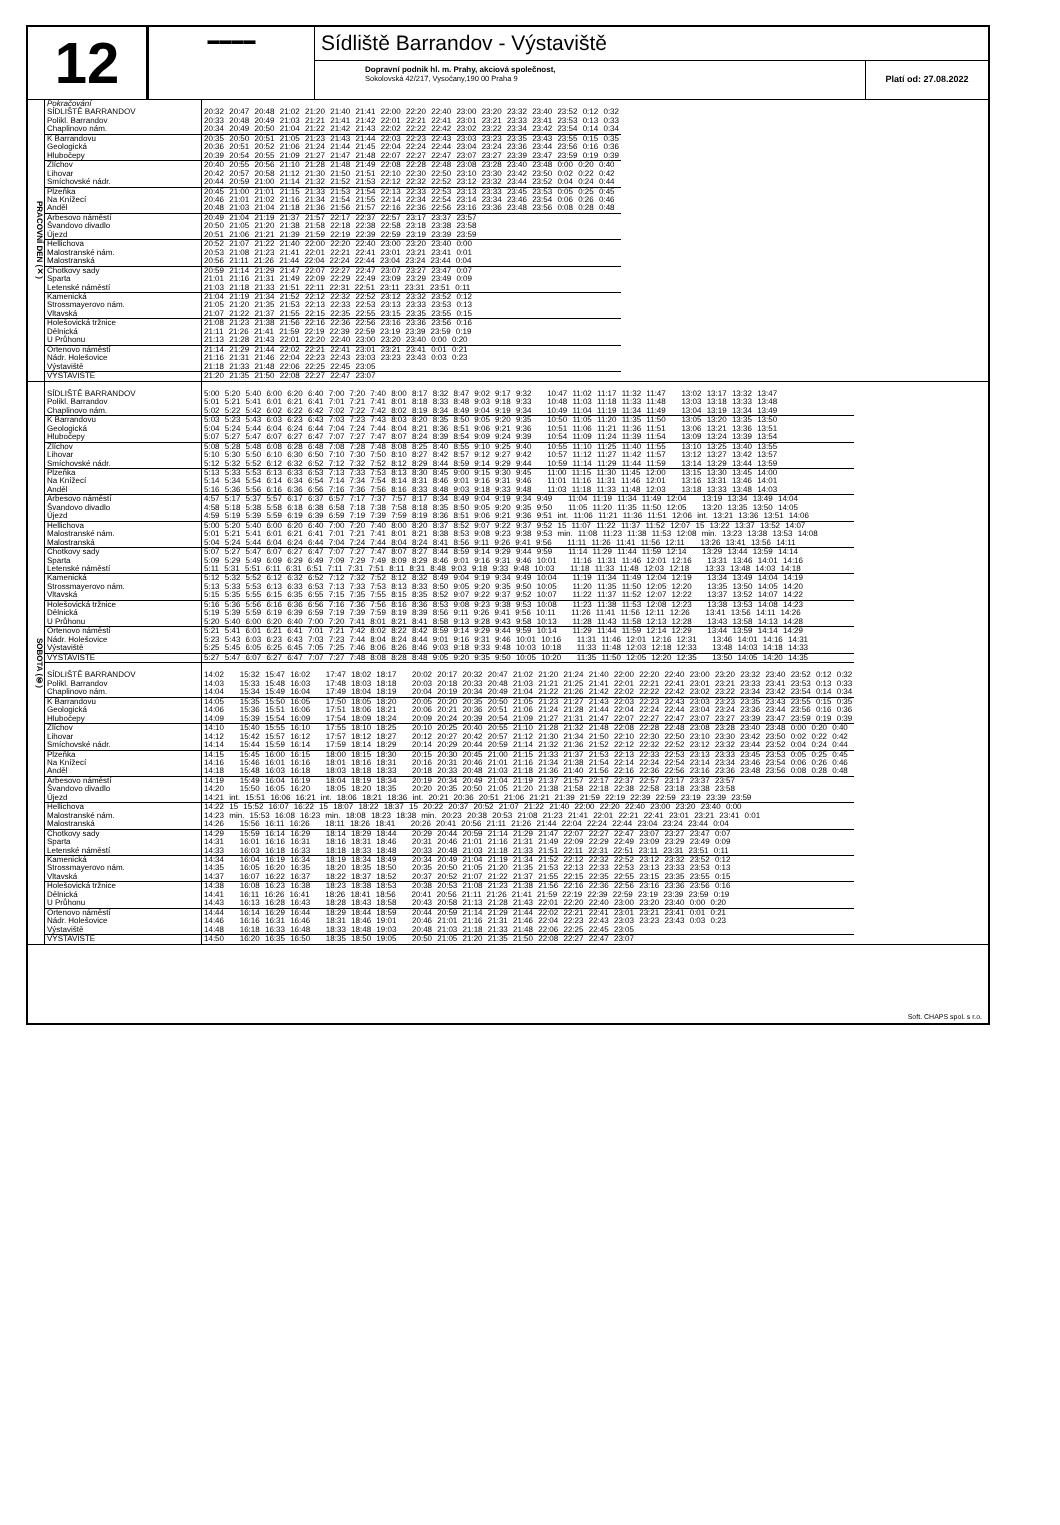12
▬▬▬▬
Sídliště Barrandov - Výstaviště
Dopravní podnik hl. m. Prahy, akciová společnost,
Sokolovská 42/217, Vysočany,190 00 Praha 9
Platí od: 27.08.2022
PRACOVNÍ DEN (✕)
| Pokračování | |
| SÍDLIŠTĚ BARRANDOV | 20:32 20:47 20:48 21:02 21:20 21:40 21:41 22:00 22:20 22:40 23:00 23:20 23:32 23:40 23:52 0:12 0:32 |
| Polikl. Barrandov | 20:33 20:48 20:49 21:03 21:21 21:41 21:42 22:01 22:21 22:41 23:01 23:21 23:33 23:41 23:53 0:13 0:33 |
| Chaplinovo nám. | 20:34 20:49 20:50 21:04 21:22 21:42 21:43 22:02 22:22 22:42 23:02 23:22 23:34 23:42 23:54 0:14 0:34 |
| K Barrandovu | 20:35 20:50 20:51 21:05 21:23 21:43 21:44 22:03 22:23 22:43 23:03 23:23 23:35 23:43 23:55 0:15 0:35 |
| Geologická | 20:36 20:51 20:52 21:06 21:24 21:44 21:45 22:04 22:24 22:44 23:04 23:24 23:36 23:44 23:56 0:16 0:36 |
| Hlubočepy | 20:39 20:54 20:55 21:09 21:27 21:47 21:48 22:07 22:27 22:47 23:07 23:27 23:39 23:47 23:59 0:19 0:39 |
| Zlíchov | 20:40 20:55 20:56 21:10 21:28 21:48 21:49 22:08 22:28 22:48 23:08 23:28 23:40 23:48 0:00 0:20 0:40 |
| Lihovar | 20:42 20:57 20:58 21:12 21:30 21:50 21:51 22:10 22:30 22:50 23:10 23:30 23:42 23:50 0:02 0:22 0:42 |
| Smíchovské nádr. | 20:44 20:59 21:00 21:14 21:32 21:52 21:53 22:12 22:32 22:52 23:12 23:32 23:44 23:52 0:04 0:24 0:44 |
| Plzeňka | 20:45 21:00 21:01 21:15 21:33 21:53 21:54 22:13 22:33 22:53 23:13 23:33 23:45 23:53 0:05 0:25 0:45 |
| Na Knížecí | 20:46 21:01 21:02 21:16 21:34 21:54 21:55 22:14 22:34 22:54 23:14 23:34 23:46 23:54 0:06 0:26 0:46 |
| Anděl | 20:48 21:03 21:04 21:18 21:36 21:56 21:57 22:16 22:36 22:56 23:16 23:36 23:48 23:56 0:08 0:28 0:48 |
| Arbesovo náměstí | 20:49 21:04 21:19 21:37 21:57 22:17 22:37 22:57 23:17 23:37 23:57 |
| Švandovo divadlo | 20:50 21:05 21:20 21:38 21:58 22:18 22:38 22:58 23:18 23:38 23:58 |
| Újezd | 20:51 21:06 21:21 21:39 21:59 22:19 22:39 22:59 23:19 23:39 23:59 |
| Hellichova | 20:52 21:07 21:22 21:40 22:00 22:20 22:40 23:00 23:20 23:40 0:00 |
| Malostranské nám. | 20:53 21:08 21:23 21:41 22:01 22:21 22:41 23:01 23:21 23:41 0:01 |
| Malostranská | 20:56 21:11 21:26 21:44 22:04 22:24 22:44 23:04 23:24 23:44 0:04 |
| Chotkovy sady | 20:59 21:14 21:29 21:47 22:07 22:27 22:47 23:07 23:27 23:47 0:07 |
| Sparta | 21:01 21:16 21:31 21:49 22:09 22:29 22:49 23:09 23:29 23:49 0:09 |
| Letenské náměstí | 21:03 21:18 21:33 21:51 22:11 22:31 22:51 23:11 23:31 23:51 0:11 |
| Kamenická | 21:04 21:19 21:34 21:52 22:12 22:32 22:52 23:12 23:32 23:52 0:12 |
| Strossmayerovo nám. | 21:05 21:20 21:35 21:53 22:13 22:33 22:53 23:13 23:33 23:53 0:13 |
| Vltavská | 21:07 21:22 21:37 21:55 22:15 22:35 22:55 23:15 23:35 23:55 0:15 |
| Holešovická tržnice | 21:08 21:23 21:38 21:56 22:16 22:36 22:56 23:16 23:36 23:56 0:16 |
| Dělnická | 21:11 21:26 21:41 21:59 22:19 22:39 22:59 23:19 23:39 23:59 0:19 |
| U Průhonu | 21:13 21:28 21:43 22:01 22:20 22:40 23:00 23:20 23:40 0:00 0:20 |
| Ortenovo náměstí | 21:14 21:29 21:44 22:02 22:21 22:41 23:01 23:21 23:41 0:01 0:21 |
| Nádr. Holešovice | 21:16 21:31 21:46 22:04 22:23 22:43 23:03 23:23 23:43 0:03 0:23 |
| Výstaviště | 21:18 21:33 21:48 22:06 22:25 22:45 23:05 |
| VÝSTAVIŠTĚ | 21:20 21:35 21:50 22:08 22:27 22:47 23:07 |
SOBOTA (⑥)
| SÍDLIŠTĚ BARRANDOV | 5:00 5:20 5:40 6:00 6:20 6:40 7:00 7:20 7:40 8:00 8:17 8:32 8:47 9:02 9:17 9:32 10:47 11:02 11:17 11:32 11:47 13:02 13:17 13:32 13:47 |
| Polikl. Barrandov | 5:01 5:21 5:41 6:01 6:21 6:41 7:01 7:21 7:41 8:01 8:18 8:33 8:48 9:03 9:18 9:33 10:48 11:03 11:18 11:33 11:48 13:03 13:18 13:33 13:48 |
| Chaplinovo nám. | 5:02 5:22 5:42 6:02 6:22 6:42 7:02 7:22 7:42 8:02 8:19 8:34 8:49 9:04 9:19 9:34 10:49 11:04 11:19 11:34 11:49 13:04 13:19 13:34 13:49 |
| K Barrandovu | 5:03 5:23 5:43 6:03 6:23 6:43 7:03 7:23 7:43 8:03 8:20 8:35 8:50 9:05 9:20 9:35 10:50 11:05 11:20 11:35 11:50 13:05 13:20 13:35 13:50 |
| Geologická | 5:04 5:24 5:44 6:04 6:24 6:44 7:04 7:24 7:44 8:04 8:21 8:36 8:51 9:06 9:21 9:36 10:51 11:06 11:21 11:36 11:51 13:06 13:21 13:36 13:51 |
| Hlubočepy | 5:07 5:27 5:47 6:07 6:27 6:47 7:07 7:27 7:47 8:07 8:24 8:39 8:54 9:09 9:24 9:39 10:54 11:09 11:24 11:39 11:54 13:09 13:24 13:39 13:54 |
| Zlíchov | 5:08 5:28 5:48 6:08 6:28 6:48 7:08 7:28 7:48 8:08 8:25 8:40 8:55 9:10 9:25 9:40 10:55 11:10 11:25 11:40 11:55 13:10 13:25 13:40 13:55 |
| Lihovar | 5:10 5:30 5:50 6:10 6:30 6:50 7:10 7:30 7:50 8:10 8:27 8:42 8:57 9:12 9:27 9:42 10:57 11:12 11:27 11:42 11:57 13:12 13:27 13:42 13:57 |
| Smíchovské nádr. | 5:12 5:32 5:52 6:12 6:32 6:52 7:12 7:32 7:52 8:12 8:29 8:44 8:59 9:14 9:29 9:44 10:59 11:14 11:29 11:44 11:59 13:14 13:29 13:44 13:59 |
| Plzeňka | 5:13 5:33 5:53 6:13 6:33 6:53 7:13 7:33 7:53 8:13 8:30 8:45 9:00 9:15 9:30 9:45 11:00 11:15 11:30 11:45 12:00 13:15 13:30 13:45 14:00 |
| Na Knížecí | 5:14 5:34 5:54 6:14 6:34 6:54 7:14 7:34 7:54 8:14 8:31 8:46 9:01 9:16 9:31 9:46 11:01 11:16 11:31 11:46 12:01 13:16 13:31 13:46 14:01 |
| Anděl | 5:16 5:36 5:56 6:16 6:36 6:56 7:16 7:36 7:56 8:16 8:33 8:48 9:03 9:18 9:33 9:48 11:03 11:18 11:33 11:48 12:03 13:18 13:33 13:48 14:03 |
| Arbesovo náměstí | 4:57 5:17 5:37 5:57 6:17 6:37 6:57 7:17 7:37 7:57 8:17 8:34 8:49 9:04 9:19 9:34 9:49 11:04 11:19 11:34 11:49 12:04 13:19 13:34 13:49 14:04 |
| Švandovo divadlo | 4:58 5:18 5:38 5:58 6:18 6:38 6:58 7:18 7:38 7:58 8:18 8:35 8:50 9:05 9:20 9:35 9:50 11:05 11:20 11:35 11:50 12:05 13:20 13:35 13:50 14:05 |
| Újezd | 4:59 5:19 5:39 5:59 6:19 6:39 6:59 7:19 7:39 7:59 8:19 8:36 8:51 9:06 9:21 9:36 9:51 int. 11:06 11:21 11:36 11:51 12:06 int. 13:21 13:36 13:51 14:06 |
| Hellichova | 5:00 5:20 5:40 6:00 6:20 6:40 7:00 7:20 7:40 8:00 8:20 8:37 8:52 9:07 9:22 9:37 9:52 15 11:07 11:22 11:37 11:52 12:07 15 13:22 13:37 13:52 14:07 |
| Malostranské nám. | 5:01 5:21 5:41 6:01 6:21 6:41 7:01 7:21 7:41 8:01 8:21 8:38 8:53 9:08 9:23 9:38 9:53 min. 11:08 11:23 11:38 11:53 12:08 min. 13:23 13:38 13:53 14:08 |
| Malostranská | 5:04 5:24 5:44 6:04 6:24 6:44 7:04 7:24 7:44 8:04 8:24 8:41 8:56 9:11 9:26 9:41 9:56 11:11 11:26 11:41 11:56 12:11 13:26 13:41 13:56 14:11 |
| Chotkovy sady | 5:07 5:27 5:47 6:07 6:27 6:47 7:07 7:27 7:47 8:07 8:27 8:44 8:59 9:14 9:29 9:44 9:59 11:14 11:29 11:44 11:59 12:14 13:29 13:44 13:59 14:14 |
| Sparta | 5:09 5:29 5:49 6:09 6:29 6:49 7:09 7:29 7:49 8:09 8:29 8:46 9:01 9:16 9:31 9:46 10:01 11:16 11:31 11:46 12:01 12:16 13:31 13:46 14:01 14:16 |
| Letenské náměstí | 5:11 5:31 5:51 6:11 6:31 6:51 7:11 7:31 7:51 8:11 8:31 8:48 9:03 9:18 9:33 9:48 10:03 11:18 11:33 11:48 12:03 12:18 13:33 13:48 14:03 14:18 |
| Kamenická | 5:12 5:32 5:52 6:12 6:32 6:52 7:12 7:32 7:52 8:12 8:32 8:49 9:04 9:19 9:34 9:49 10:04 11:19 11:34 11:49 12:04 12:19 13:34 13:49 14:04 14:19 |
| Strossmayerovo nám. | 5:13 5:33 5:53 6:13 6:33 6:53 7:13 7:33 7:53 8:13 8:33 8:50 9:05 9:20 9:35 9:50 10:05 11:20 11:35 11:50 12:05 12:20 13:35 13:50 14:05 14:20 |
| Vltavská | 5:15 5:35 5:55 6:15 6:35 6:55 7:15 7:35 7:55 8:15 8:35 8:52 9:07 9:22 9:37 9:52 10:07 11:22 11:37 11:52 12:07 12:22 13:37 13:52 14:07 14:22 |
| Holešovická tržnice | 5:16 5:36 5:56 6:16 6:36 6:56 7:16 7:36 7:56 8:16 8:36 8:53 9:08 9:23 9:38 9:53 10:08 11:23 11:38 11:53 12:08 12:23 13:38 13:53 14:08 14:23 |
| Dělnická | 5:19 5:39 5:59 6:19 6:39 6:59 7:19 7:39 7:59 8:19 8:39 8:56 9:11 9:26 9:41 9:56 10:11 11:26 11:41 11:56 12:11 12:26 13:41 13:56 14:11 14:26 |
| U Průhonu | 5:20 5:40 6:00 6:20 6:40 7:00 7:20 7:41 8:01 8:21 8:41 8:58 9:13 9:28 9:43 9:58 10:13 11:28 11:43 11:58 12:13 12:28 13:43 13:58 14:13 14:28 |
| Ortenovo náměstí | 5:21 5:41 6:01 6:21 6:41 7:01 7:21 7:42 8:02 8:22 8:42 8:59 9:14 9:29 9:44 9:59 10:14 11:29 11:44 11:59 12:14 12:29 13:44 13:59 14:14 14:29 |
| Nádr. Holešovice | 5:23 5:43 6:03 6:23 6:43 7:03 7:23 7:44 8:04 8:24 8:44 9:01 9:16 9:31 9:46 10:01 10:16 11:31 11:46 12:01 12:16 12:31 13:46 14:01 14:16 14:31 |
| Výstaviště | 5:25 5:45 6:05 6:25 6:45 7:05 7:25 7:46 8:06 8:26 8:46 9:03 9:18 9:33 9:48 10:03 10:18 11:33 11:48 12:03 12:18 12:33 13:48 14:03 14:18 14:33 |
| VÝSTAVIŠTĚ | 5:27 5:47 6:07 6:27 6:47 7:07 7:27 7:48 8:08 8:28 8:48 9:05 9:20 9:35 9:50 10:05 10:20 11:35 11:50 12:05 12:20 12:35 13:50 14:05 14:20 14:35 |
| SÍDLIŠTĚ BARRANDOV | 14:02 15:32 15:47 16:02 17:47 18:02 18:17 20:02 20:17 20:32 20:47 21:02 21:20 21:24 21:40 22:00 22:20 22:40 23:00 23:20 23:32 23:40 23:52 0:12 0:32 |
| Polikl. Barrandov | 14:03 15:33 15:48 16:03 17:48 18:03 18:18 20:03 20:18 20:33 20:48 21:03 21:21 21:25 21:41 22:01 22:21 22:41 23:01 23:21 23:33 23:41 23:53 0:13 0:33 |
| Chaplinovo nám. | 14:04 15:34 15:49 16:04 17:49 18:04 18:19 20:04 20:19 20:34 20:49 21:04 21:22 21:26 21:42 22:02 22:22 22:42 23:02 23:22 23:34 23:42 23:54 0:14 0:34 |
| K Barrandovu | 14:05 15:35 15:50 16:05 17:50 18:05 18:20 20:05 20:20 20:35 20:50 21:05 21:23 21:27 21:43 22:03 22:23 22:43 23:03 23:23 23:35 23:43 23:55 0:15 0:35 |
| Geologická | 14:06 15:36 15:51 16:06 17:51 18:06 18:21 20:06 20:21 20:36 20:51 21:06 21:24 21:28 21:44 22:04 22:24 22:44 23:04 23:24 23:36 23:44 23:56 0:16 0:36 |
| Hlubočepy | 14:09 15:39 15:54 16:09 17:54 18:09 18:24 20:09 20:24 20:39 20:54 21:09 21:27 21:31 21:47 22:07 22:27 22:47 23:07 23:27 23:39 23:47 23:59 0:19 0:39 |
| Zlíchov | 14:10 15:40 15:55 16:10 17:55 18:10 18:25 20:10 20:25 20:40 20:55 21:10 21:28 21:32 21:48 22:08 22:28 22:48 23:08 23:28 23:40 23:48 0:00 0:20 0:40 |
| Lihovar | 14:12 15:42 15:57 16:12 17:57 18:12 18:27 20:12 20:27 20:42 20:57 21:12 21:30 21:34 21:50 22:10 22:30 22:50 23:10 23:30 23:42 23:50 0:02 0:22 0:42 |
| Smíchovské nádr. | 14:14 15:44 15:59 16:14 17:59 18:14 18:29 20:14 20:29 20:44 20:59 21:14 21:32 21:36 21:52 22:12 22:32 22:52 23:12 23:32 23:44 23:52 0:04 0:24 0:44 |
| Plzeňka | 14:15 15:45 16:00 16:15 18:00 18:15 18:30 20:15 20:30 20:45 21:00 21:15 21:33 21:37 21:53 22:13 22:33 22:53 23:13 23:33 23:45 23:53 0:05 0:25 0:45 |
| Na Knížecí | 14:16 15:46 16:01 16:16 18:01 18:16 18:31 20:16 20:31 20:46 21:01 21:16 21:34 21:38 21:54 22:14 22:34 22:54 23:14 23:34 23:46 23:54 0:06 0:26 0:46 |
| Anděl | 14:18 15:48 16:03 16:18 18:03 18:18 18:33 20:18 20:33 20:48 21:03 21:18 21:36 21:40 21:56 22:16 22:36 22:56 23:16 23:36 23:48 23:56 0:08 0:28 0:48 |
| Arbesovo náměstí | 14:19 15:49 16:04 16:19 18:04 18:19 18:34 20:19 20:34 20:49 21:04 21:19 21:37 21:57 22:17 22:37 22:57 23:17 23:37 23:57 |
| Švandovo divadlo | 14:20 15:50 16:05 16:20 18:05 18:20 18:35 20:20 20:35 20:50 21:05 21:20 21:38 21:58 22:18 22:38 22:58 23:18 23:38 23:58 |
| Újezd | 14:21 int. 15:51 16:06 16:21 int. 18:06 18:21 18:36 int. 20:21 20:36 20:51 21:06 21:21 21:39 21:59 22:19 22:39 22:59 23:19 23:39 23:59 |
| Hellichova | 14:22 15 15:52 16:07 16:22 15 18:07 18:22 18:37 15 20:22 20:37 20:52 21:07 21:22 21:40 22:00 22:20 22:40 23:00 23:20 23:40 0:00 |
| Malostranské nám. | 14:23 min. 15:53 16:08 16:23 min. 18:08 18:23 18:38 min. 20:23 20:38 20:53 21:08 21:23 21:41 22:01 22:21 22:41 23:01 23:21 23:41 0:01 |
| Malostranská | 14:26 15:56 16:11 16:26 18:11 18:26 18:41 20:26 20:41 20:56 21:11 21:26 21:44 22:04 22:24 22:44 23:04 23:24 23:44 0:04 |
| Chotkovy sady | 14:29 15:59 16:14 16:29 18:14 18:29 18:44 20:29 20:44 20:59 21:14 21:29 21:47 22:07 22:27 22:47 23:07 23:27 23:47 0:07 |
| Sparta | 14:31 16:01 16:16 16:31 18:16 18:31 18:46 20:31 20:46 21:01 21:16 21:31 21:49 22:09 22:29 22:49 23:09 23:29 23:49 0:09 |
| Letenské náměstí | 14:33 16:03 16:18 16:33 18:18 18:33 18:48 20:33 20:48 21:03 21:18 21:33 21:51 22:11 22:31 22:51 23:11 23:31 23:51 0:11 |
| Kamenická | 14:34 16:04 16:19 16:34 18:19 18:34 18:49 20:34 20:49 21:04 21:19 21:34 21:52 22:12 22:32 22:52 23:12 23:32 23:52 0:12 |
| Strossmayerovo nám. | 14:35 16:05 16:20 16:35 18:20 18:35 18:50 20:35 20:50 21:05 21:20 21:35 21:53 22:13 22:33 22:53 23:13 23:33 23:53 0:13 |
| Vltavská | 14:37 16:07 16:22 16:37 18:22 18:37 18:52 20:37 20:52 21:07 21:22 21:37 21:55 22:15 22:35 22:55 23:15 23:35 23:55 0:15 |
| Holešovická tržnice | 14:38 16:08 16:23 16:38 18:23 18:38 18:53 20:38 20:53 21:08 21:23 21:38 21:56 22:16 22:36 22:56 23:16 23:36 23:56 0:16 |
| Dělnická | 14:41 16:11 16:26 16:41 18:26 18:41 18:56 20:41 20:56 21:11 21:26 21:41 21:59 22:19 22:39 22:59 23:19 23:39 23:59 0:19 |
| U Průhonu | 14:43 16:13 16:28 16:43 18:28 18:43 18:58 20:43 20:58 21:13 21:28 21:43 22:01 22:20 22:40 23:00 23:20 23:40 0:00 0:20 |
| Ortenovo náměstí | 14:44 16:14 16:29 16:44 18:29 18:44 18:59 20:44 20:59 21:14 21:29 21:44 22:02 22:21 22:41 23:01 23:21 23:41 0:01 0:21 |
| Nádr. Holešovice | 14:46 16:16 16:31 16:46 18:31 18:46 19:01 20:46 21:01 21:16 21:31 21:46 22:04 22:23 22:43 23:03 23:23 23:43 0:03 0:23 |
| Výstaviště | 14:48 16:18 16:33 16:48 18:33 18:48 19:03 20:48 21:03 21:18 21:33 21:48 22:06 22:25 22:45 23:05 |
| VÝSTAVIŠTĚ | 14:50 16:20 16:35 16:50 18:35 18:50 19:05 20:50 21:05 21:20 21:35 21:50 22:08 22:27 22:47 23:07 |
Soft. CHAPS spol. s r.o.